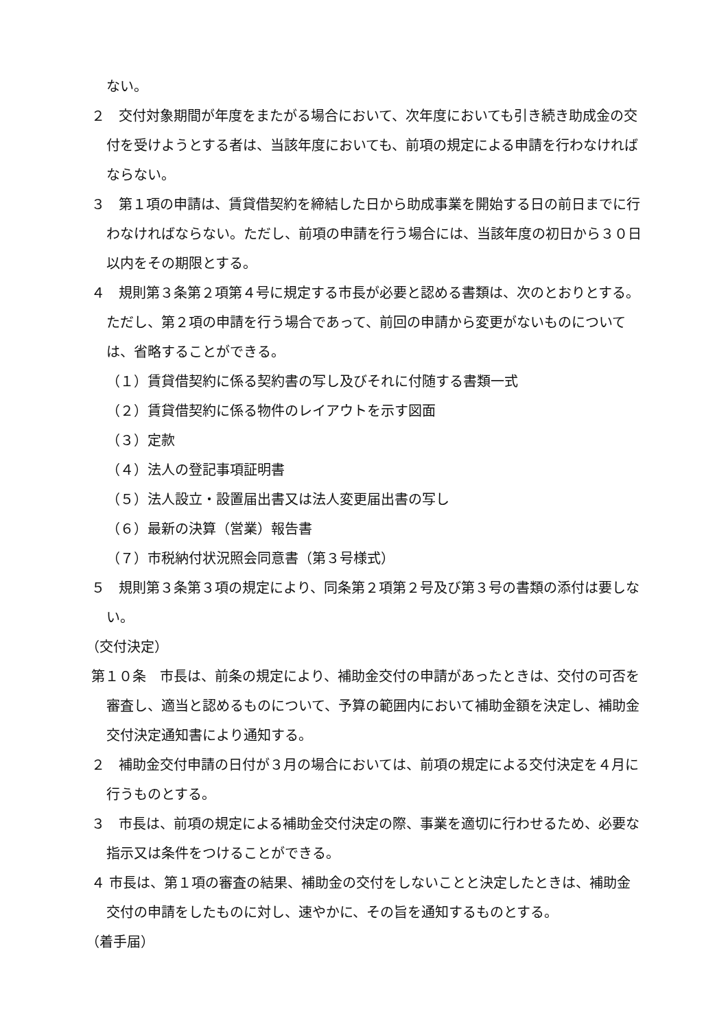ない。
２　交付対象期間が年度をまたがる場合において、次年度においても引き続き助成金の交付を受けようとする者は、当該年度においても、前項の規定による申請を行わなければならない。
３　第１項の申請は、賃貸借契約を締結した日から助成事業を開始する日の前日までに行わなければならない。ただし、前項の申請を行う場合には、当該年度の初日から３０日以内をその期限とする。
４　規則第３条第２項第４号に規定する市長が必要と認める書類は、次のとおりとする。ただし、第２項の申請を行う場合であって、前回の申請から変更がないものについては、省略することができる。
（１）賃貸借契約に係る契約書の写し及びそれに付随する書類一式
（２）賃貸借契約に係る物件のレイアウトを示す図面
（３）定款
（４）法人の登記事項証明書
（５）法人設立・設置届出書又は法人変更届出書の写し
（６）最新の決算（営業）報告書
（７）市税納付状況照会同意書（第３号様式）
５　規則第３条第３項の規定により、同条第２項第２号及び第３号の書類の添付は要しない。
（交付決定）
第１０条　市長は、前条の規定により、補助金交付の申請があったときは、交付の可否を審査し、適当と認めるものについて、予算の範囲内において補助金額を決定し、補助金交付決定通知書により通知する。
２　補助金交付申請の日付が３月の場合においては、前項の規定による交付決定を４月に行うものとする。
３　市長は、前項の規定による補助金交付決定の際、事業を適切に行わせるため、必要な指示又は条件をつけることができる。
４ 市長は、第１項の審査の結果、補助金の交付をしないことと決定したときは、補助金交付の申請をしたものに対し、速やかに、その旨を通知するものとする。
（着手届）